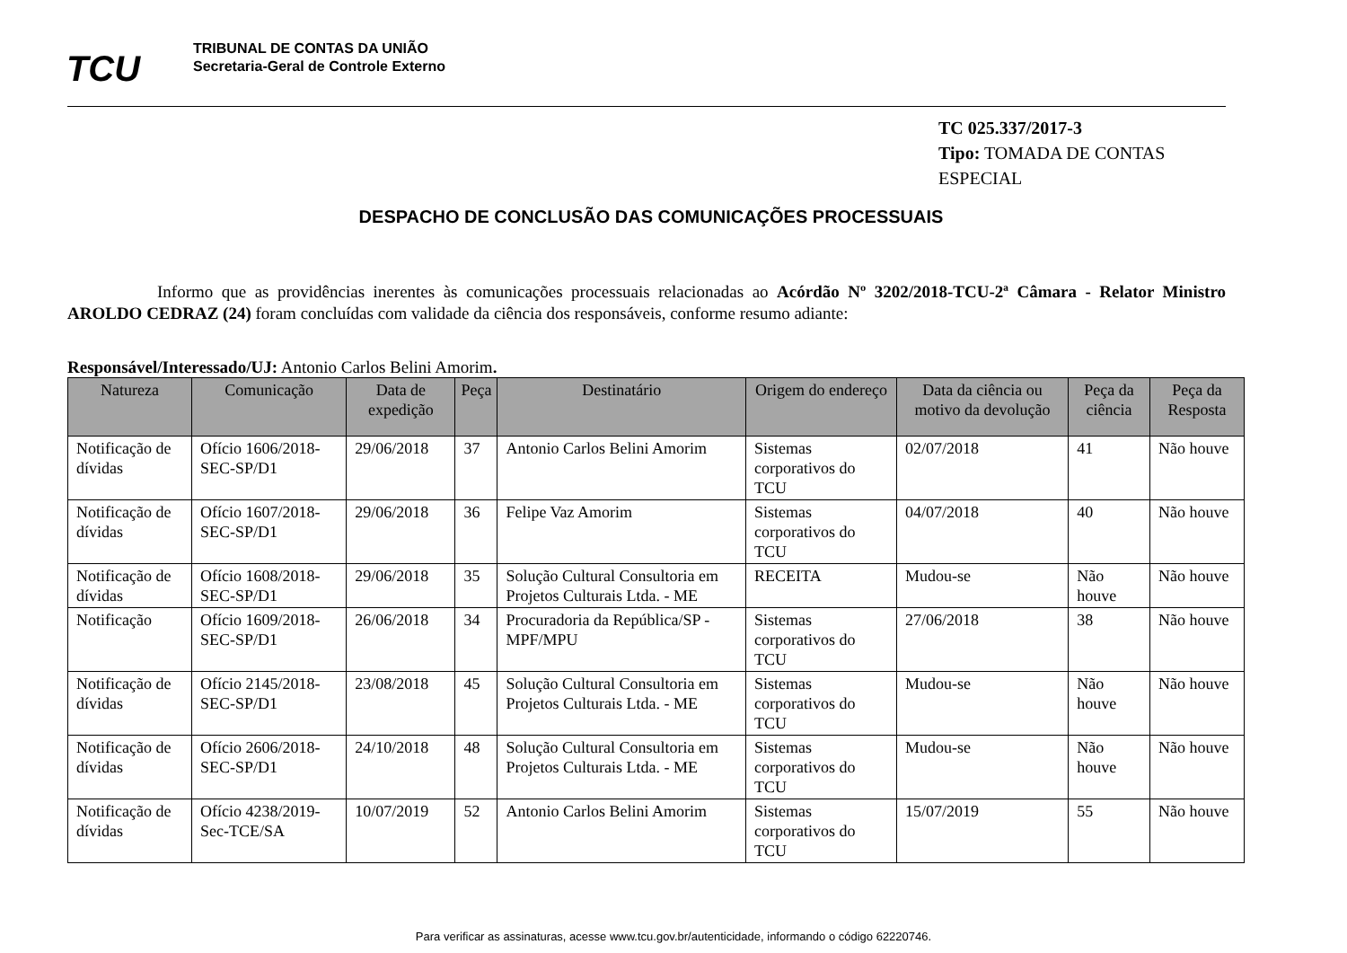TCU
TRIBUNAL DE CONTAS DA UNIÃO
Secretaria-Geral de Controle Externo
TC 025.337/2017-3
Tipo: TOMADA DE CONTAS
ESPECIAL
DESPACHO DE CONCLUSÃO DAS COMUNICAÇÕES PROCESSUAIS
Informo que as providências inerentes às comunicações processuais relacionadas ao Acórdão Nº 3202/2018-TCU-2ª Câmara - Relator Ministro AROLDO CEDRAZ (24) foram concluídas com validade da ciência dos responsáveis, conforme resumo adiante:
Responsável/Interessado/UJ: Antonio Carlos Belini Amorim.
| Natureza | Comunicação | Data de expedição | Peça | Destinatário | Origem do endereço | Data da ciência ou motivo da devolução | Peça da ciência | Peça da Resposta |
| --- | --- | --- | --- | --- | --- | --- | --- | --- |
| Notificação de dívidas | Ofício 1606/2018-SEC-SP/D1 | 29/06/2018 | 37 | Antonio Carlos Belini Amorim | Sistemas corporativos do TCU | 02/07/2018 | 41 | Não houve |
| Notificação de dívidas | Ofício 1607/2018-SEC-SP/D1 | 29/06/2018 | 36 | Felipe Vaz Amorim | Sistemas corporativos do TCU | 04/07/2018 | 40 | Não houve |
| Notificação de dívidas | Ofício 1608/2018-SEC-SP/D1 | 29/06/2018 | 35 | Solução Cultural Consultoria em Projetos Culturais Ltda. - ME | RECEITA | Mudou-se | Não houve | Não houve |
| Notificação | Ofício 1609/2018-SEC-SP/D1 | 26/06/2018 | 34 | Procuradoria da República/SP - MPF/MPU | Sistemas corporativos do TCU | 27/06/2018 | 38 | Não houve |
| Notificação de dívidas | Ofício 2145/2018-SEC-SP/D1 | 23/08/2018 | 45 | Solução Cultural Consultoria em Projetos Culturais Ltda. - ME | Sistemas corporativos do TCU | Mudou-se | Não houve | Não houve |
| Notificação de dívidas | Ofício 2606/2018-SEC-SP/D1 | 24/10/2018 | 48 | Solução Cultural Consultoria em Projetos Culturais Ltda. - ME | Sistemas corporativos do TCU | Mudou-se | Não houve | Não houve |
| Notificação de dívidas | Ofício 4238/2019-Sec-TCE/SA | 10/07/2019 | 52 | Antonio Carlos Belini Amorim | Sistemas corporativos do TCU | 15/07/2019 | 55 | Não houve |
Para verificar as assinaturas, acesse www.tcu.gov.br/autenticidade, informando o código 62220746.